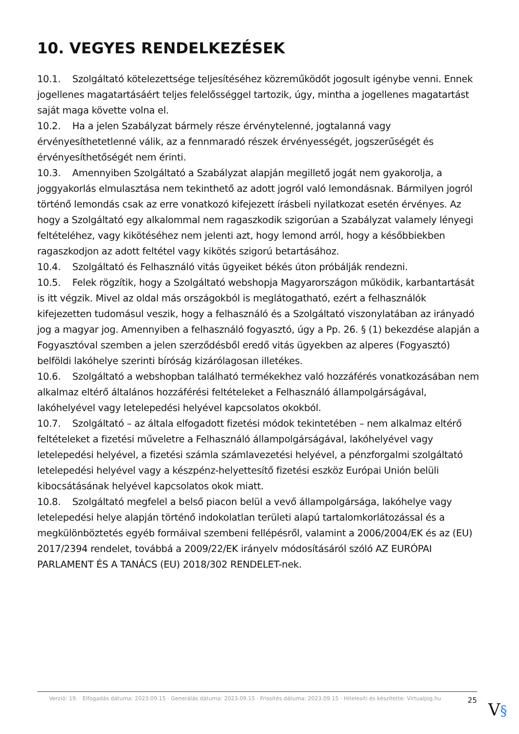10. VEGYES RENDELKEZÉSEK
10.1. Szolgáltató kötelezettsége teljesítéséhez közreműködőt jogosult igénybe venni. Ennek jogellenes magatartásáért teljes felelősséggel tartozik, úgy, mintha a jogellenes magatartást saját maga követte volna el.
10.2. Ha a jelen Szabályzat bármely része érvénytelenné, jogtalanná vagy érvényesíthetetlenné válik, az a fennmaradó részek érvényességét, jogszerűségét és érvényesíthetőségét nem érinti.
10.3. Amennyiben Szolgáltató a Szabályzat alapján megillető jogát nem gyakorolja, a joggyakorlás elmulasztása nem tekinthető az adott jogról való lemondásnak. Bármilyen jogról történő lemondás csak az erre vonatkozó kifejezett írásbeli nyilatkozat esetén érvényes. Az hogy a Szolgáltató egy alkalommal nem ragaszkodik szigorúan a Szabályzat valamely lényegi feltételéhez, vagy kikötéséhez nem jelenti azt, hogy lemond arról, hogy a későbbiekben ragaszkodjon az adott feltétel vagy kikötés szigorú betartásához.
10.4. Szolgáltató és Felhasználó vitás ügyeiket békés úton próbálják rendezni.
10.5. Felek rögzítik, hogy a Szolgáltató webshopja Magyarországon működik, karbantartását is itt végzik. Mivel az oldal más országokból is meglátogatható, ezért a felhasználók kifejezetten tudomásul veszik, hogy a felhasználó és a Szolgáltató viszonylatában az irányadó jog a magyar jog. Amennyiben a felhasználó fogyasztó, úgy a Pp. 26. § (1) bekezdése alapján a Fogyasztóval szemben a jelen szerződésből eredő vitás ügyekben az alperes (Fogyasztó) belföldi lakóhelye szerinti bíróság kizárólagosan illetékes.
10.6. Szolgáltató a webshopban található termékekhez való hozzáférés vonatkozásában nem alkalmaz eltérő általános hozzáférési feltételeket a Felhasználó állampolgárságával, lakóhelyével vagy letelepedési helyével kapcsolatos okokból.
10.7. Szolgáltató – az általa elfogadott fizetési módok tekintetében – nem alkalmaz eltérő feltételeket a fizetési műveletre a Felhasználó állampolgárságával, lakóhelyével vagy letelepedési helyével, a fizetési számla számlavezetési helyével, a pénzforgalmi szolgáltató letelepedési helyével vagy a készpénz-helyettesítő fizetési eszköz Európai Unión belüli kibocsátásának helyével kapcsolatos okok miatt.
10.8. Szolgáltató megfelel a belső piacon belül a vevő állampolgársága, lakóhelye vagy letelepedési helye alapján történő indokolatlan területi alapú tartalomkorlátozással és a megkülönböztetés egyéb formáival szembeni fellépésről, valamint a 2006/2004/EK és az (EU) 2017/2394 rendelet, továbbá a 2009/22/EK irányelv módosításáról szóló AZ EURÓPAI PARLAMENT ÉS A TANÁCS (EU) 2018/302 RENDELET-nek.
Verzió: 19. · Elfogadás dátuma: 2023.09.15 · Generálás dátuma: 2023.09.15 · Frissítés dátuma: 2023.09.15 · Hitelesíti és készítette: Virtualjog.hu
25
V§